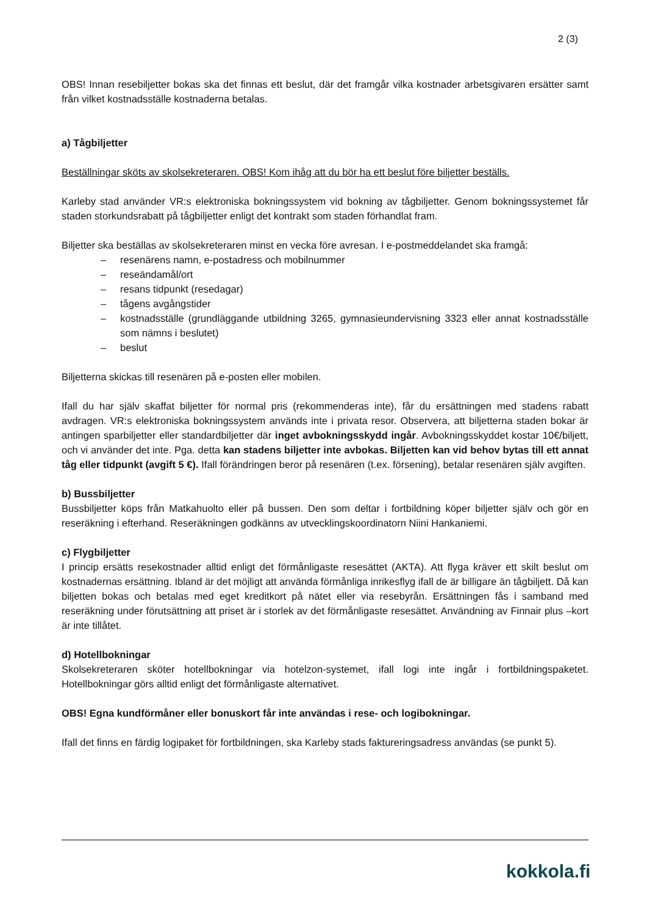2 (3)
OBS! Innan resebiljetter bokas ska det finnas ett beslut, där det framgår vilka kostnader arbetsgivaren ersätter samt från vilket kostnadsställe kostnaderna betalas.
a) Tågbiljetter
Beställningar sköts av skolsekreteraren. OBS! Kom ihåg att du bör ha ett beslut före biljetter beställs.
Karleby stad använder VR:s elektroniska bokningssystem vid bokning av tågbiljetter. Genom bokningssystemet får staden storkundsrabatt på tågbiljetter enligt det kontrakt som staden förhandlat fram.
Biljetter ska beställas av skolsekreteraren minst en vecka före avresan. I e-postmeddelandet ska framgå:
– resenärens namn, e-postadress och mobilnummer
– reseändamål/ort
– resans tidpunkt (resedagar)
– tågens avgångstider
– kostnadsställe (grundläggande utbildning 3265, gymnasieundervisning 3323 eller annat kostnadsställe som nämns i beslutet)
– beslut
Biljetterna skickas till resenären på e-posten eller mobilen.
Ifall du har själv skaffat biljetter för normal pris (rekommenderas inte), får du ersättningen med stadens rabatt avdragen. VR:s elektroniska bokningssystem används inte i privata resor. Observera, att biljetterna staden bokar är antingen sparbiljetter eller standardbiljetter där inget avbokningsskydd ingår. Avbokningsskyddet kostar 10€/biljett, och vi använder det inte. Pga. detta kan stadens biljetter inte avbokas. Biljetten kan vid behov bytas till ett annat tåg eller tidpunkt (avgift 5 €). Ifall förändringen beror på resenären (t.ex. försening), betalar resenären själv avgiften.
b) Bussbiljetter
Bussbiljetter köps från Matkahuolto eller på bussen. Den som deltar i fortbildning köper biljetter själv och gör en reseräkning i efterhand. Reseräkningen godkänns av utvecklingskoordinatorn Niini Hankaniemi.
c) Flygbiljetter
I princip ersätts resekostnader alltid enligt det förmånligaste resesättet (AKTA). Att flyga kräver ett skilt beslut om kostnadernas ersättning. Ibland är det möjligt att använda förmånliga inrikesflyg ifall de är billigare än tågbiljett. Då kan biljetten bokas och betalas med eget kreditkort på nätet eller via resebyrån. Ersättningen fås i samband med reseräkning under förutsättning att priset är i storlek av det förmånligaste resesättet. Användning av Finnair plus –kort är inte tillåtet.
d) Hotellbokningar
Skolsekreteraren sköter hotellbokningar via hotelzon-systemet, ifall logi inte ingår i fortbildningspaketet. Hotellbokningar görs alltid enligt det förmånligaste alternativet.
OBS! Egna kundförmåner eller bonuskort får inte användas i rese- och logibokningar.
Ifall det finns en färdig logipaket för fortbildningen, ska Karleby stads faktureringsadress användas (se punkt 5).
kokkola.fi